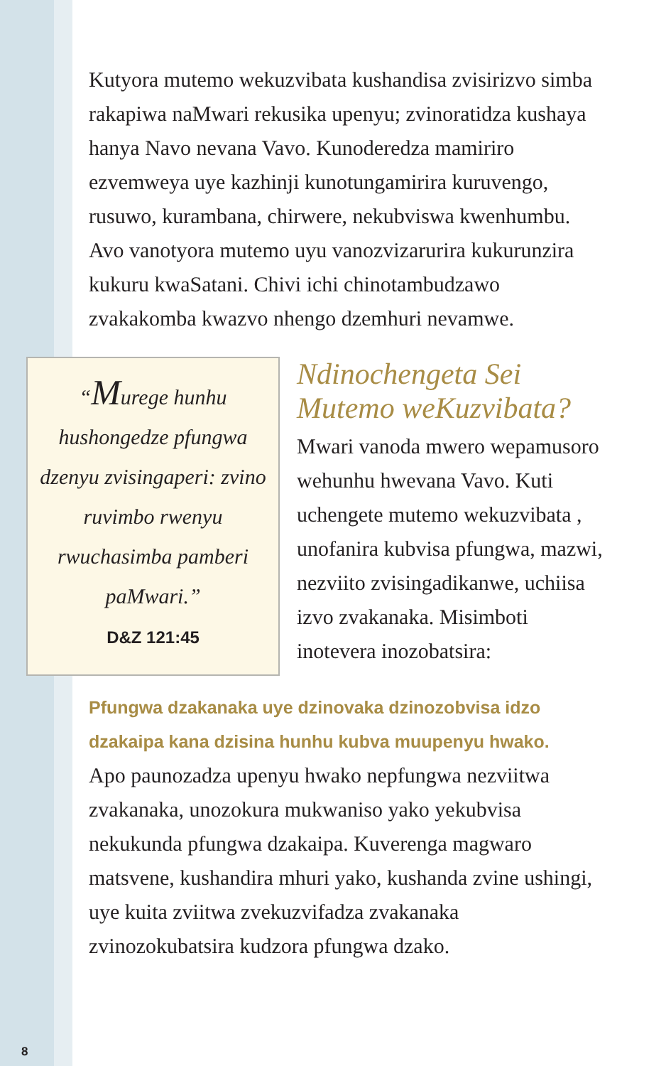Kutyora mutemo wekuzvibata kushandisa zvisirizvo simba rakapiwa naMwari rekusika upenyu; zvinoratidza kushaya hanya Navo nevana Vavo. Kunoderedza mamiriro ezvemweya uye kazhinji kunotungamirira kuruvengo, rusuwo, kurambana, chirwere, nekubviswa kwenhumbu. Avo vanotyora mutemo uyu vanozvizarurira kukurunzira kukuru kwaSatani. Chivi ichi chinotambudzawo zvakakomba kwazvo nhengo dzemhuri nevamwe.
“Murege hunhu hushongedze pfungwa dzenyu zvisingaperi: zvino ruvimbo rwenyu rwuchasimba pamberi paMwari.”
D&Z 121:45
Ndinochengeta Sei Mutemo weKuzvibata?
Mwari vanoda mwero wepamusoro wehunhu hwevana Vavo. Kuti uchengete mutemo wekuzvibata , unofanira kubvisa pfungwa, mazwi, nezviito zvisingadikanwe, uchiisa izvo zvakanaka. Misimboti inotevera inozobatsira:
Pfungwa dzakanaka uye dzinovaka dzinozobvisa idzo dzakaipa kana dzisina hunhu kubva muupenyu hwako.
Apo paunozadza upenyu hwako nepfungwa nezviitwa zvakanaka, unozokura mukwaniso yako yekubvisa nekukunda pfungwa dzakaipa. Kuverenga magwaro matsvene, kushandira mhuri yako, kushanda zvine ushingi, uye kuita zviitwa zvekuzvifadza zvakanaka zvinozokubatsira kudzora pfungwa dzako.
8